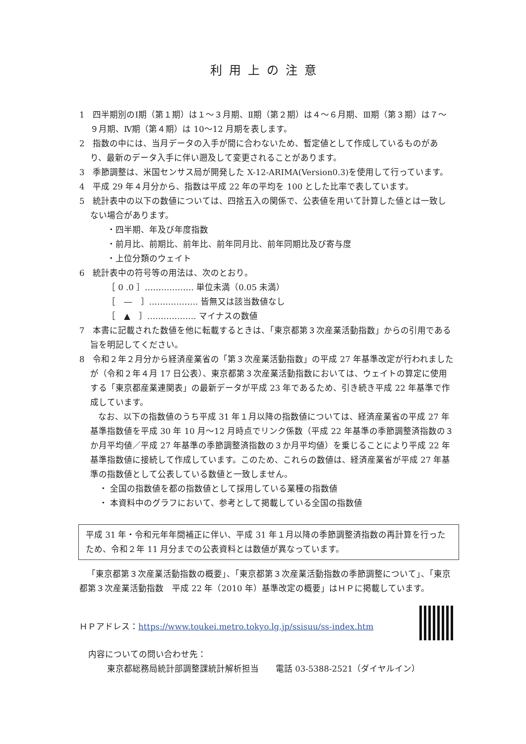利用上の注意
1　四半期別のⅠ期（第１期）は１～３月期、Ⅱ期（第２期）は４～６月期、Ⅲ期（第３期）は７～９月期、Ⅳ期（第４期）は 10～12 月期を表します。
2　指数の中には、当月データの入手が間に合わないため、暫定値として作成しているものがあり、最新のデータ入手に伴い遡及して変更されることがあります。
3　季節調整は、米国センサス局が開発した X-12-ARIMA(Version0.3)を使用して行っています。
4　平成 29 年４月分から、指数は平成 22 年の平均を 100 とした比率で表しています。
5　統計表中の以下の数値については、四捨五入の関係で、公表値を用いて計算した値とは一致しない場合があります。
・四半期、年及び年度指数
・前月比、前期比、前年比、前年同月比、前年同期比及び寄与度
・上位分類のウェイト
6　統計表中の符号等の用法は、次のとおり。
［ 0 .0 ］……………… 単位未満（0.05 未満）
［　―　］……………… 皆無又は該当数値なし
［　▲　］……………… マイナスの数値
7　本書に記載された数値を他に転載するときは、「東京都第３次産業活動指数」からの引用である旨を明記してください。
8　令和２年２月分から経済産業省の「第３次産業活動指数」の平成 27 年基準改定が行われましたが（令和２年４月 17 日公表）、東京都第３次産業活動指数においては、ウェイトの算定に使用する「東京都産業連関表」の最新データが平成 23 年であるため、引き続き平成 22 年基準で作成しています。
なお、以下の指数値のうち平成 31 年１月以降の指数値については、経済産業省の平成 27 年基準指数値を平成 30 年 10 月～12 月時点でリンク係数（平成 22 年基準の季節調整済指数の３か月平均値／平成 27 年基準の季節調整済指数の３か月平均値）を乗じることにより平成 22 年基準指数値に接続して作成しています。このため、これらの数値は、経済産業省が平成 27 年基準の指数値として公表している数値と一致しません。
・ 全国の指数値を都の指数値として採用している業種の指数値
・ 本資料中のグラフにおいて、参考として掲載している全国の指数値
平成 31 年・令和元年年間補正に伴い、平成 31 年１月以降の季節調整済指数の再計算を行ったため、令和２年 11 月分までの公表資料とは数値が異なっています。
「東京都第３次産業活動指数の概要」、「東京都第３次産業活動指数の季節調整について」、「東京都第３次産業活動指数　平成 22 年（2010 年）基準改定の概要」はＨＰに掲載しています。
ＨＰアドレス：https://www.toukei.metro.tokyo.lg.jp/ssisuu/ss-index.htm
内容についての問い合わせ先：
東京都総務局統計部調整課統計解析担当　　電話 03-5388-2521（ダイヤルイン）